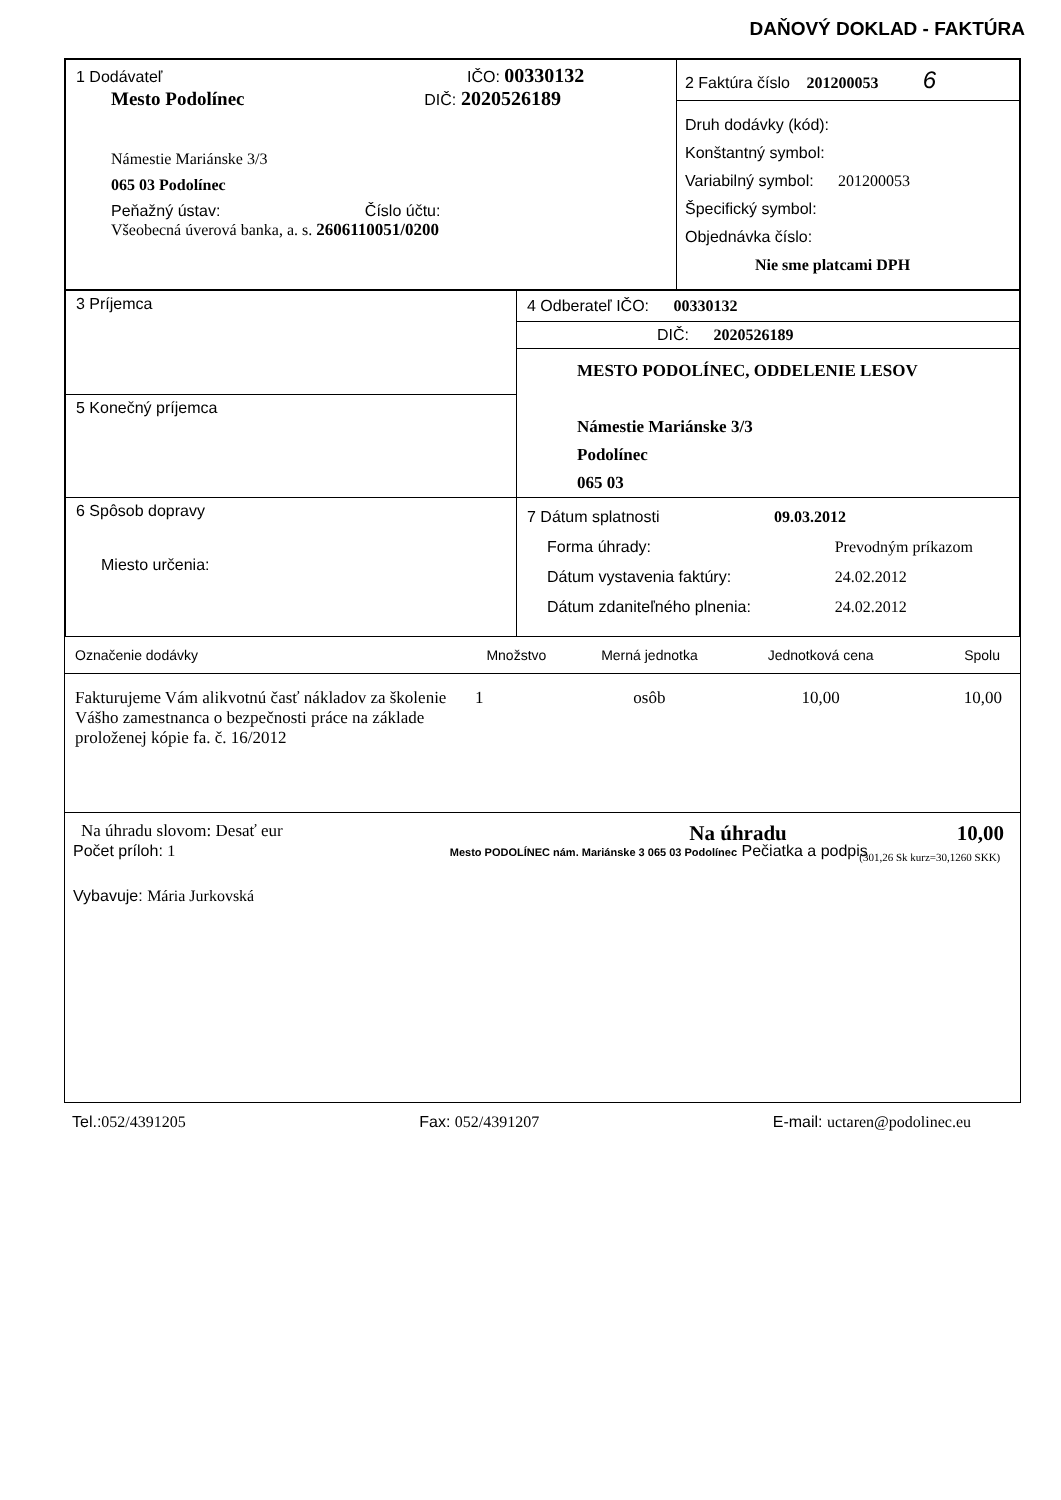DAŇOVÝ DOKLAD - FAKTÚRA
| 1 Dodávateľ IČO: 00330132 Mesto Podolínec DIČ: 2020526189 Námestie Mariánske 3/3 065 03 Podolínec Peňažný ústav: Číslo účtu: Všeobecná úverová banka, a. s. 2606110051/0200 | 2 Faktúra číslo 201200053 6 Druh dodávky (kód): Konštantný symbol: Variabilný symbol: 201200053 Špecifický symbol: Objednávka číslo: Nie sme platcami DPH |
| 3 Príjemca | 4 Odberateľ IČO: 00330132 DIČ: 2020526189 MESTO PODOLÍNEC, ODDELENIE LESOV Námestie Mariánske 3/3 Podolínec 065 03 |
| 5 Konečný príjemca | |
| 6 Spôsob dopravy Miesto určenia: | 7 Dátum splatnosti 09.03.2012 / Forma úhrady: / Prevodným príkazom / / Dátum vystavenia faktúry: / 24.02.2012 / / Dátum zdaniteľného plnenia: / 24.02.2012 / |
| Označenie dodávky | Množstvo | Merná jednotka | Jednotková cena | Spolu |
| --- | --- | --- | --- | --- |
| Fakturujeme Vám alikvotnú časť nákladov za školenie Vášho zamestnanca o bezpečnosti práce na základe proloženej kópie fa. č. 16/2012 | 1 | osôb | 10,00 | 10,00 |
Na úhradu slovom: Desať eur Na úhradu 10,00
(301,26 Sk kurz=30,1260 SKK)
Počet príloh: 1 Mesto PODOLÍNEC nám. Mariánske 3 065 03 Podolínec Pečiatka a podpis
Vybavuje: Mária Jurkovská
Tel.:052/4391205 Fax: 052/4391207 E-mail: uctaren@podolinec.eu